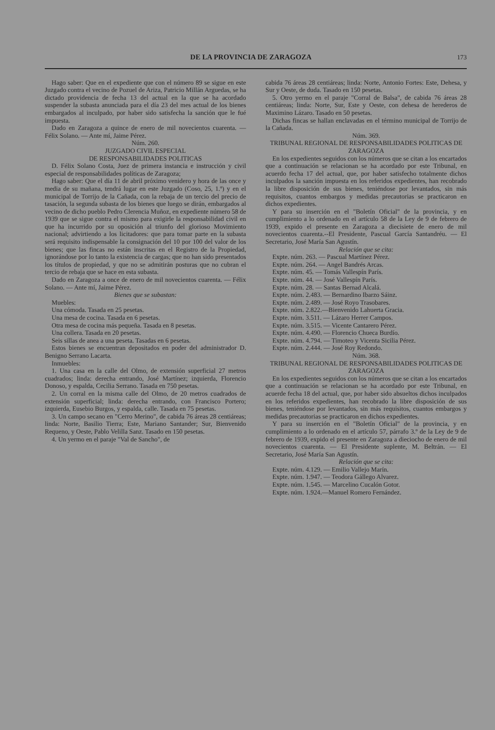DE LA PROVINCIA DE ZARAGOZA 173
Hago saber: Que en el expediente que con el número 89 se sigue en este Juzgado contra el vecino de Pozuel de Ariza, Patricio Millán Arguedas, se ha dictado providencia de fecha 13 del actual en la que se ha acordado suspender la subasta anunciada para el día 23 del mes actual de los bienes embargados al inculpado, por haber sido satisfecha la sanción que le fué impuesta.
Dado en Zaragoza a quince de enero de mil novecientos cuarenta. — Félix Solano. — Ante mí, Jaime Pérez.
Núm. 260.
JUZGADO CIVIL ESPECIAL
DE RESPONSABILIDADES POLITICAS
D. Félix Solano Costa, Juez de primera instancia e instrucción y civil especial de responsabilidades políticas de Zaragoza;
Hago saber: Que el día 11 de abril próximo venidero y hora de las once y media de su mañana, tendrá lugar en este Juzgado (Coso, 25, 1.º) y en el municipal de Torrijo de la Cañada, con la rebaja de un tercio del precio de tasación, la segunda subasta de los bienes que luego se dirán, embargados al vecino de dicho pueblo Pedro Clerencia Muñoz, en expediente número 58 de 1939 que se sigue contra el mismo para exigirle la responsabilidad civil en que ha incurrido por su oposición al triunfo del glorioso Movimiento nacional; advirtiendo a los licitadores: que para tomar parte en la subasta será requisito indispensable la consignación del 10 por 100 del valor de los bienes; que las fincas no están inscritas en el Registro de la Propiedad, ignorándose por lo tanto la existencia de cargas; que no han sido presentados los títulos de propiedad, y que no se admitirán posturas que no cubran el tercio de rebaja que se hace en esta subasta.
Dado en Zaragoza a once de enero de mil novecientos cuarenta. — Félix Solano. — Ante mí, Jaime Pérez.
Bienes que se subastan:
Muebles:
Una cómoda. Tasada en 25 pesetas.
Una mesa de cocina. Tasada en 6 pesetas.
Otra mesa de cocina más pequeña. Tasada en 8 pesetas.
Una collera. Tasada en 20 pesetas.
Seis sillas de anea a una peseta. Tasadas en 6 pesetas.
Estos bienes se encuentran depositados en poder del administrador D. Benigno Serrano Lacarta.
Inmuebles:
1. Una casa en la calle del Olmo, de extensión superficial 27 metros cuadrados; linda: derecha entrando, José Martínez; izquierda, Florencio Donoso, y espalda, Cecilia Serrano. Tasada en 750 pesetas.
2. Un corral en la misma calle del Olmo, de 20 metros cuadrados de extensión superficial; linda: derecha entrando, con Francisco Portero; izquierda, Eusebio Burgos, y espalda, calle. Tasada en 75 pesetas.
3. Un campo secano en "Cerro Merino", de cabida 76 áreas 28 centiáreas; linda: Norte, Basilio Tierra; Este, Mariano Santander; Sur, Bienvenido Requeno, y Oeste, Pablo Velilla Sanz. Tasado en 150 pesetas.
4. Un yermo en el paraje "Val de Sancho", de
cabida 76 áreas 28 centiáreas; linda: Norte, Antonio Fortes: Este, Dehesa, y Sur y Oeste, de duda. Tasado en 150 pesetas.
5. Otro yermo en el paraje "Corral de Balsa", de cabida 76 áreas 28 centiáreas; linda: Norte, Sur, Este y Oeste, con dehesa de herederos de Maximino Lázaro. Tasado en 50 pesetas.
Dichas fincas se hallan enclavadas en el término municipal de Torrijo de la Cañada.
Núm. 369.
TRIBUNAL REGIONAL DE RESPONSABILIDADES POLITICAS DE ZARAGOZA
En los expedientes seguidos con los números que se citan a los encartados que a continuación se relacionan se ha acordado por este Tribunal, en acuerdo fecha 17 del actual, que, por haber satisfecho totalmente dichos inculpados la sanción impuesta en los referidos expedientes, han recobrado la libre disposición de sus bienes, teniéndose por levantados, sin más requisitos, cuantos embargos y medidas precautorias se practicaron en dichos expedientes.
Y para su inserción en el "Boletín Oficial" de la provincia, y en cumplimiento a lo ordenado en el artículo 58 de la Ley de 9 de febrero de 1939, expido el presente en Zaragoza a diecisiete de enero de mil novecientos cuarenta.--El Presidente, Pascual García Santandréu. — El Secretario, José María San Agustín.
Relación que se cita:
Expte. núm. 263. — Pascual Martínez Pérez.
Expte. núm. 264. — Angel Bandrés Arcas.
Expte. núm. 45. — Tomás Vallespín París.
Expte. núm. 44. — José Vallespín París.
Expte. núm. 28. — Santas Bernad Alcalá.
Expte. núm. 2.483. — Bernardino Ibarzo Sáinz.
Expte. núm. 2.489. — José Royo Trasobares.
Expte. núm. 2.822.—Bienvenido Lahuerta Gracia.
Expte. núm. 3.511. — Lázaro Herrer Campos.
Expte. núm. 3.515. — Vicente Cantarero Pérez.
Expte. núm. 4.490. — Florencio Chueca Burdío.
Expte. núm. 4.794. — Timoteo y Vicenta Sicilia Pérez.
Expte. núm. 2.444. — José Roy Redondo.
Núm. 368.
TRIBUNAL REGIONAL DE RESPONSABILIDADES POLITICAS DE ZARAGOZA
En los expedientes seguidos con los números que se citan a los encartados que a continuación se relacionan se ha acordado por este Tribunal, en acuerde fecha 18 del actual, que, por haber sido absueltos dichos inculpados en los referidos expedientes, han recobrado la libre disposición de sus bienes, teniéndose por levantados, sin más requisitos, cuantos embargos y medidas precautorias se practicaron en dichos expedientes.
Y para su inserción en el "Boletín Oficial" de la provincia, y en cumplimiento a lo ordenado en el artículo 57, párrafo 3.º de la Ley de 9 de febrero de 1939, expido el presente en Zaragoza a dieciocho de enero de mil novecientos cuarenta. — El Presidente suplente, M. Beltrán. — El Secretario, José María San Agustín.
Relación que se cita:
Expte. núm. 4.129. — Emilio Vallejo Marín.
Expte. núm. 1.947. — Teodora Gállego Alvarez.
Expte. núm. 1.545. — Marcelino Cucalón Gotor.
Expte. núm. 1.924.—Manuel Romero Fernández.